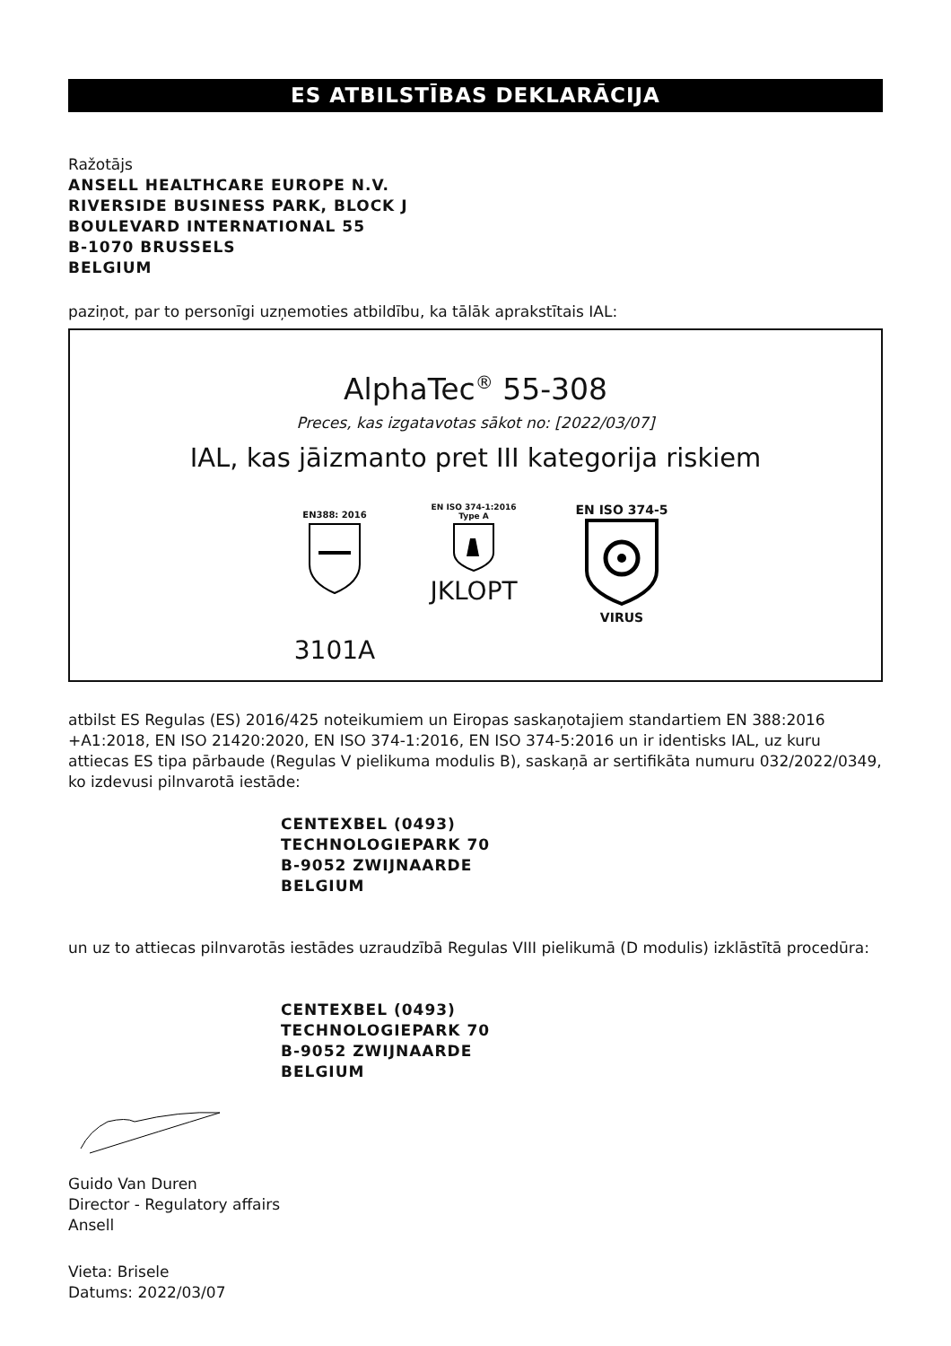ES ATBILSTĪBAS DEKLARĀCIJA
Ražotājs
ANSELL HEALTHCARE EUROPE N.V.
RIVERSIDE BUSINESS PARK, BLOCK J
BOULEVARD INTERNATIONAL 55
B-1070 BRUSSELS
BELGIUM
paziņot, par to personīgi uzņemoties atbildību, ka tālāk aprakstītais IAL:
AlphaTec<sup>®</sup> 55-308
Preces, kas izgatavotas sākot no: [2022/03/07]
IAL, kas jāizmanto pret III kategorija riskiem
EN388: 2016
3101A
EN ISO 374-1:2016
Type A
JKLOPT
EN ISO 374-5
VIRUS
atbilst ES Regulas (ES) 2016/425 noteikumiem un Eiropas saskaņotajiem standartiem EN 388:2016 +A1:2018, EN ISO 21420:2020, EN ISO 374-1:2016, EN ISO 374-5:2016 un ir identisks IAL, uz kuru attiecas ES tipa pārbaude (Regulas V pielikuma modulis B), saskaņā ar sertifikāta numuru 032/2022/0349, ko izdevusi pilnvarotā iestāde:
CENTEXBEL (0493)
TECHNOLOGIEPARK 70
B-9052 ZWIJNAARDE
BELGIUM
un uz to attiecas pilnvarotās iestādes uzraudzībā Regulas VIII pielikumā (D modulis) izklāstītā procedūra:
CENTEXBEL (0493)
TECHNOLOGIEPARK 70
B-9052 ZWIJNAARDE
BELGIUM
Guido Van Duren
Director - Regulatory affairs
Ansell
Vieta: Brisele
Datums: 2022/03/07